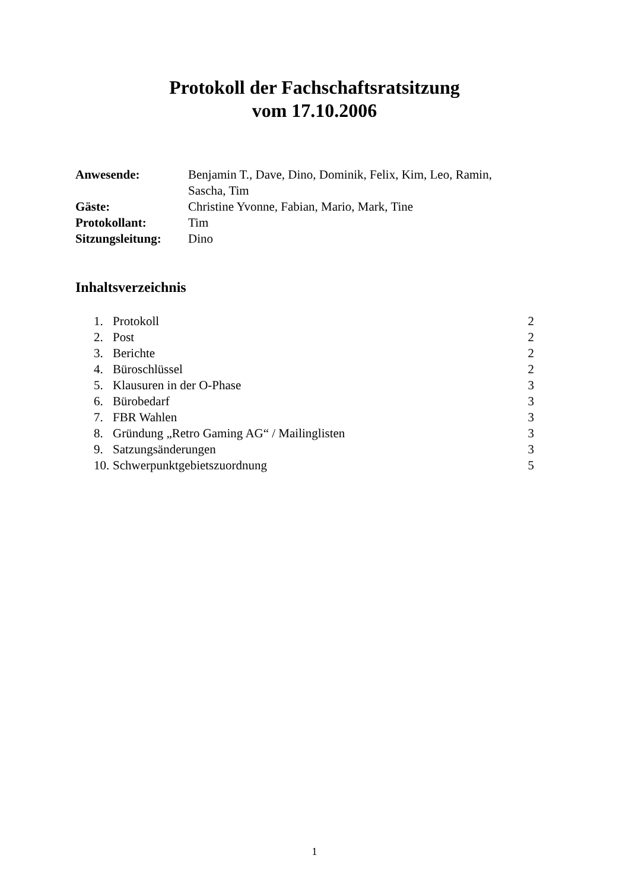Protokoll der Fachschaftsratsitzung
vom 17.10.2006
| Anwesende: | Benjamin T., Dave, Dino, Dominik, Felix, Kim, Leo, Ramin, Sascha, Tim |
| Gäste: | Christine Yvonne, Fabian, Mario, Mark, Tine |
| Protokollant: | Tim |
| Sitzungsleitung: | Dino |
Inhaltsverzeichnis
| 1. | Protokoll | 2 |
| 2. | Post | 2 |
| 3. | Berichte | 2 |
| 4. | Büroschlüssel | 2 |
| 5. | Klausuren in der O-Phase | 3 |
| 6. | Bürobedarf | 3 |
| 7. | FBR Wahlen | 3 |
| 8. | Gründung „Retro Gaming AG“ / Mailinglisten | 3 |
| 9. | Satzungsänderungen | 3 |
| 10. | Schwerpunktgebietszuordnung | 5 |
1